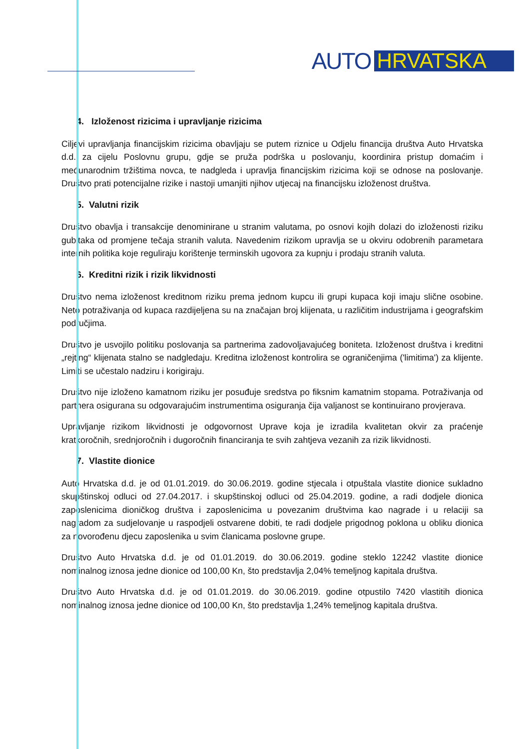AUTO HRVATSKA
4. Izloženost rizicima i upravljanje rizicima
Ciljevi upravljanja financijskim rizicima obavljaju se putem riznice u Odjelu financija društva Auto Hrvatska d.d. za cijelu Poslovnu grupu, gdje se pruža podrška u poslovanju, koordinira pristup domaćim i međunarodnim tržištima novca, te nadgleda i upravlja financijskim rizicima koji se odnose na poslovanje. Društvo prati potencijalne rizike i nastoji umanjiti njihov utjecaj na financijsku izloženost društva.
5. Valutni rizik
Društvo obavlja i transakcije denominirane u stranim valutama, po osnovi kojih dolazi do izloženosti riziku gubitaka od promjene tečaja stranih valuta. Navedenim rizikom upravlja se u okviru odobrenih parametara internih politika koje reguliraju korištenje terminskih ugovora za kupnju i prodaju stranih valuta.
6. Kreditni rizik i rizik likvidnosti
Društvo nema izloženost kreditnom riziku prema jednom kupcu ili grupi kupaca koji imaju slične osobine. Neto potraživanja od kupaca razdijeljena su na značajan broj klijenata, u različitim industrijama i geografskim područjima.
Društvo je usvojilo politiku poslovanja sa partnerima zadovoljavajućeg boniteta. Izloženost društva i kreditni „rejting“ klijenata stalno se nadgledaju. Kreditna izloženost kontrolira se ograničenjima ('limitima') za klijente. Limiti se učestalo nadziru i korigiraju.
Društvo nije izloženo kamatnom riziku jer posuđuje sredstva po fiksnim kamatnim stopama. Potraživanja od partnera osigurana su odgovarajućim instrumentima osiguranja čija valjanost se kontinuirano provjerava.
Upravljanje rizikom likvidnosti je odgovornost Uprave koja je izradila kvalitetan okvir za praćenje kratkoročnih, srednjoročnih i dugoročnih financiranja te svih zahtjeva vezanih za rizik likvidnosti.
7. Vlastite dionice
Auto Hrvatska d.d. je od 01.01.2019. do 30.06.2019. godine stjecala i otpuštala vlastite dionice sukladno skupštinskoj odluci od 27.04.2017. i skupštinskoj odluci od 25.04.2019. godine, a radi dodjele dionica zaposlenicima dioničkog društva i zaposlenicima u povezanim društvima kao nagrade i u relaciji sa nagradom za sudjelovanje u raspodjeli ostvarene dobiti, te radi dodjele prigodnog poklona u obliku dionica za novorođenu djecu zaposlenika u svim članicama poslovne grupe.
Društvo Auto Hrvatska d.d. je od 01.01.2019. do 30.06.2019. godine steklo 12242 vlastite dionice nominalnog iznosa jedne dionice od 100,00 Kn, što predstavlja 2,04% temeljnog kapitala društva.
Društvo Auto Hrvatska d.d. je od 01.01.2019. do 30.06.2019. godine otpustilo 7420 vlastitih dionica nominalnog iznosa jedne dionice od 100,00 Kn, što predstavlja 1,24% temeljnog kapitala društva.